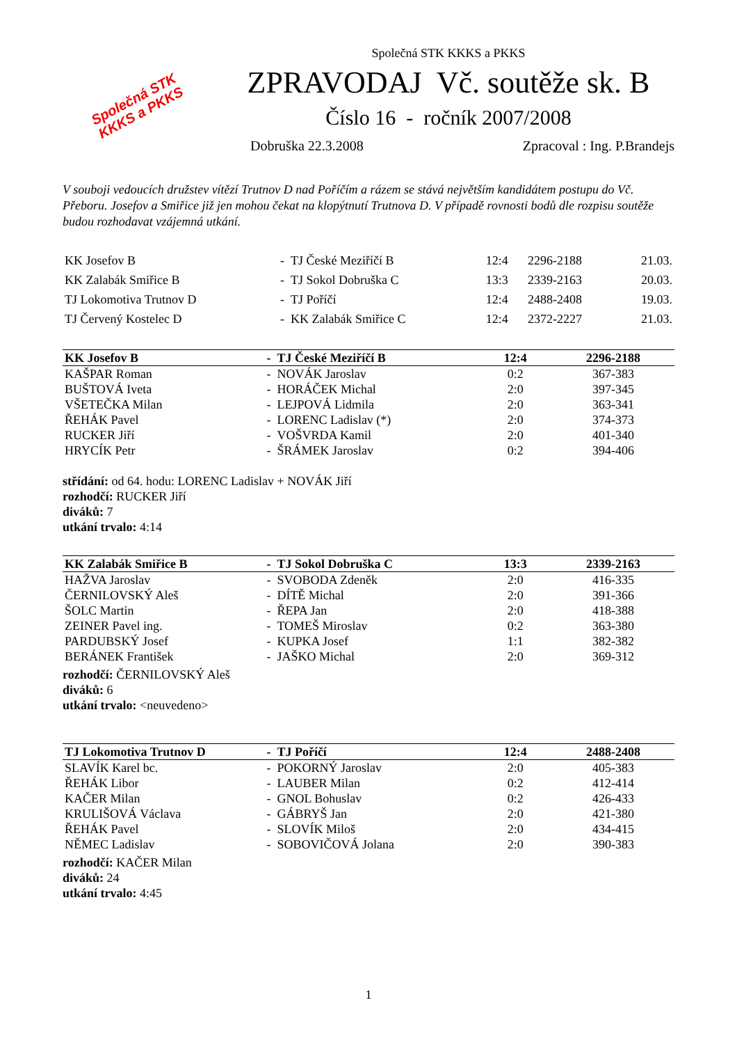Společná STK
KKKS a PKKS
Společná STK KKKS a PKKS
ZPRAVODAJ Vč. soutěže sk. B
Číslo 16 - ročník 2007/2008
Dobruška 22.3.2008 Zpracoval : Ing. P.Brandejs
V souboji vedoucích družstev vítězí Trutnov D nad Poříčím a rázem se stává největším kandidátem postupu do Vč. Přeboru. Josefov a Smiřice již jen mohou čekat na klopýtnutí Trutnova D. V případě rovnosti bodů dle rozpisu soutěže budou rozhodavat vzájemná utkání.
| KK Josefov B | - TJ České Meziříčí B | 12:4 | 2296-2188 | 21.03. |
| KK Zalabák Smiřice B | - TJ Sokol Dobruška C | 13:3 | 2339-2163 | 20.03. |
| TJ Lokomotiva Trutnov D | - TJ Poříčí | 12:4 | 2488-2408 | 19.03. |
| TJ Červený Kostelec D | - KK Zalabák Smiřice C | 12:4 | 2372-2227 | 21.03. |
| KK Josefov B | - TJ České Meziříčí B | 12:4 | 2296-2188 |
| --- | --- | --- | --- |
| KAŠPAR Roman | - NOVÁK Jaroslav | 0:2 | 367-383 |
| BUŠTOVÁ Iveta | - HORÁČEK Michal | 2:0 | 397-345 |
| VŠETEČKA Milan | - LEJPOVÁ Lidmila | 2:0 | 363-341 |
| ŘEHÁK Pavel | - LORENC Ladislav (*) | 2:0 | 374-373 |
| RUCKER Jiří | - VOŠVRDA Kamil | 2:0 | 401-340 |
| HRYCÍK Petr | - ŠRÁMEK Jaroslav | 0:2 | 394-406 |
střídání: od 64. hodu: LORENC Ladislav + NOVÁK Jiří
rozhodčí: RUCKER Jiří
diváků: 7
utkání trvalo: 4:14
| KK Zalabák Smiřice B | - TJ Sokol Dobruška C | 13:3 | 2339-2163 |
| --- | --- | --- | --- |
| HAŽVA Jaroslav | - SVOBODA Zdeněk | 2:0 | 416-335 |
| ČERNILOVSKÝ Aleš | - DÍTĚ Michal | 2:0 | 391-366 |
| ŠOLC Martin | - ŘEPA Jan | 2:0 | 418-388 |
| ZEINER Pavel ing. | - TOMEŠ Miroslav | 0:2 | 363-380 |
| PARDUBSKÝ Josef | - KUPKA Josef | 1:1 | 382-382 |
| BERÁNEK František | - JAŠKO Michal | 2:0 | 369-312 |
rozhodčí: ČERNILOVSKÝ Aleš
diváků: 6
utkání trvalo: <neuvedeno>
| TJ Lokomotiva Trutnov D | - TJ Poříčí | 12:4 | 2488-2408 |
| --- | --- | --- | --- |
| SLAVÍK Karel bc. | - POKORNÝ Jaroslav | 2:0 | 405-383 |
| ŘEHÁK Libor | - LAUBER Milan | 0:2 | 412-414 |
| KAČER Milan | - GNOL Bohuslav | 0:2 | 426-433 |
| KRULIŠOVÁ Václava | - GÁBRYŠ Jan | 2:0 | 421-380 |
| ŘEHÁK Pavel | - SLOVÍK Miloš | 2:0 | 434-415 |
| NĚMEC Ladislav | - SOBOVIČOVÁ Jolana | 2:0 | 390-383 |
rozhodčí: KAČER Milan
diváků: 24
utkání trvalo: 4:45
1